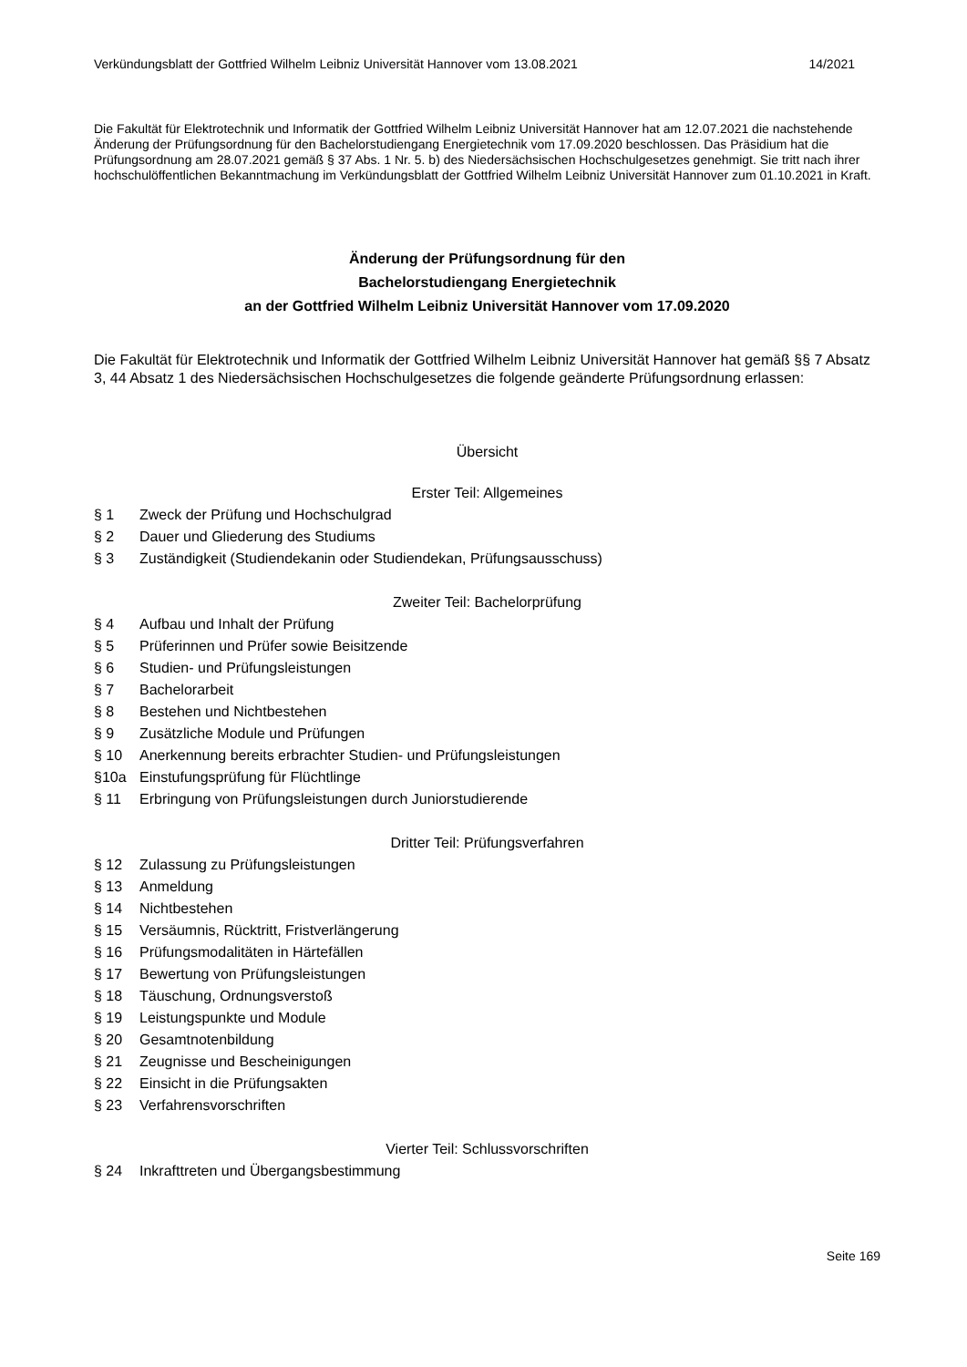Verkündungsblatt der Gottfried Wilhelm Leibniz Universität Hannover vom 13.08.2021 14/2021
Die Fakultät für Elektrotechnik und Informatik der Gottfried Wilhelm Leibniz Universität Hannover hat am 12.07.2021 die nachstehende Änderung der Prüfungsordnung für den Bachelorstudiengang Energietechnik vom 17.09.2020 beschlossen. Das Präsidium hat die Prüfungsordnung am 28.07.2021 gemäß § 37 Abs. 1 Nr. 5. b) des Niedersächsischen Hochschulgesetzes genehmigt. Sie tritt nach ihrer hochschulöffentlichen Bekanntmachung im Verkündungsblatt der Gottfried Wilhelm Leibniz Universität Hannover zum 01.10.2021 in Kraft.
Änderung der Prüfungsordnung für den
Bachelorstudiengang Energietechnik
an der Gottfried Wilhelm Leibniz Universität Hannover vom 17.09.2020
Die Fakultät für Elektrotechnik und Informatik der Gottfried Wilhelm Leibniz Universität Hannover hat gemäß §§ 7 Absatz 3, 44 Absatz 1 des Niedersächsischen Hochschulgesetzes die folgende geänderte Prüfungsordnung erlassen:
Übersicht
Erster Teil: Allgemeines
§ 1 Zweck der Prüfung und Hochschulgrad
§ 2 Dauer und Gliederung des Studiums
§ 3 Zuständigkeit (Studiendekanin oder Studiendekan, Prüfungsausschuss)
Zweiter Teil: Bachelorprüfung
§ 4 Aufbau und Inhalt der Prüfung
§ 5 Prüferinnen und Prüfer sowie Beisitzende
§ 6 Studien- und Prüfungsleistungen
§ 7 Bachelorarbeit
§ 8 Bestehen und Nichtbestehen
§ 9 Zusätzliche Module und Prüfungen
§ 10 Anerkennung bereits erbrachter Studien- und Prüfungsleistungen
§10a Einstufungsprüfung für Flüchtlinge
§ 11 Erbringung von Prüfungsleistungen durch Juniorstudierende
Dritter Teil: Prüfungsverfahren
§ 12 Zulassung zu Prüfungsleistungen
§ 13 Anmeldung
§ 14 Nichtbestehen
§ 15 Versäumnis, Rücktritt, Fristverlängerung
§ 16 Prüfungsmodalitäten in Härtefällen
§ 17 Bewertung von Prüfungsleistungen
§ 18 Täuschung, Ordnungsverstoß
§ 19 Leistungspunkte und Module
§ 20 Gesamtnotenbildung
§ 21 Zeugnisse und Bescheinigungen
§ 22 Einsicht in die Prüfungsakten
§ 23 Verfahrensvorschriften
Vierter Teil: Schlussvorschriften
§ 24 Inkrafttreten und Übergangsbestimmung
Seite 169